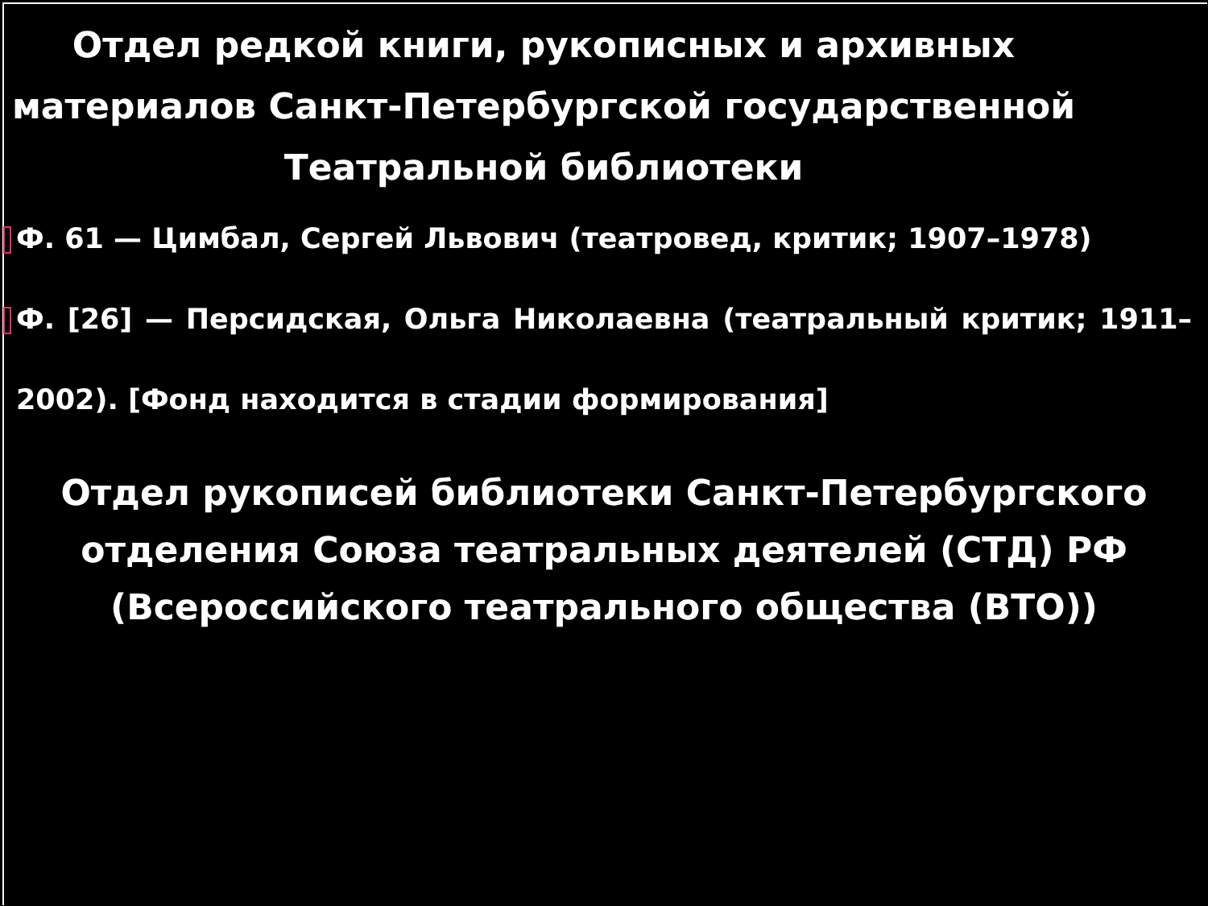Отдел редкой книги, рукописных и архивных материалов Санкт-Петербургской государственной Театральной библиотеки
Ф. 61 — Цимбал, Сергей Львович (театровед, критик; 1907–1978)
Ф. [26] — Персидская, Ольга Николаевна (театральный критик; 1911–2002). [Фонд находится в стадии формирования]
Отдел рукописей библиотеки Санкт-Петербургского отделения Союза театральных деятелей (СТД) РФ (Всероссийского театрального общества (ВТО))